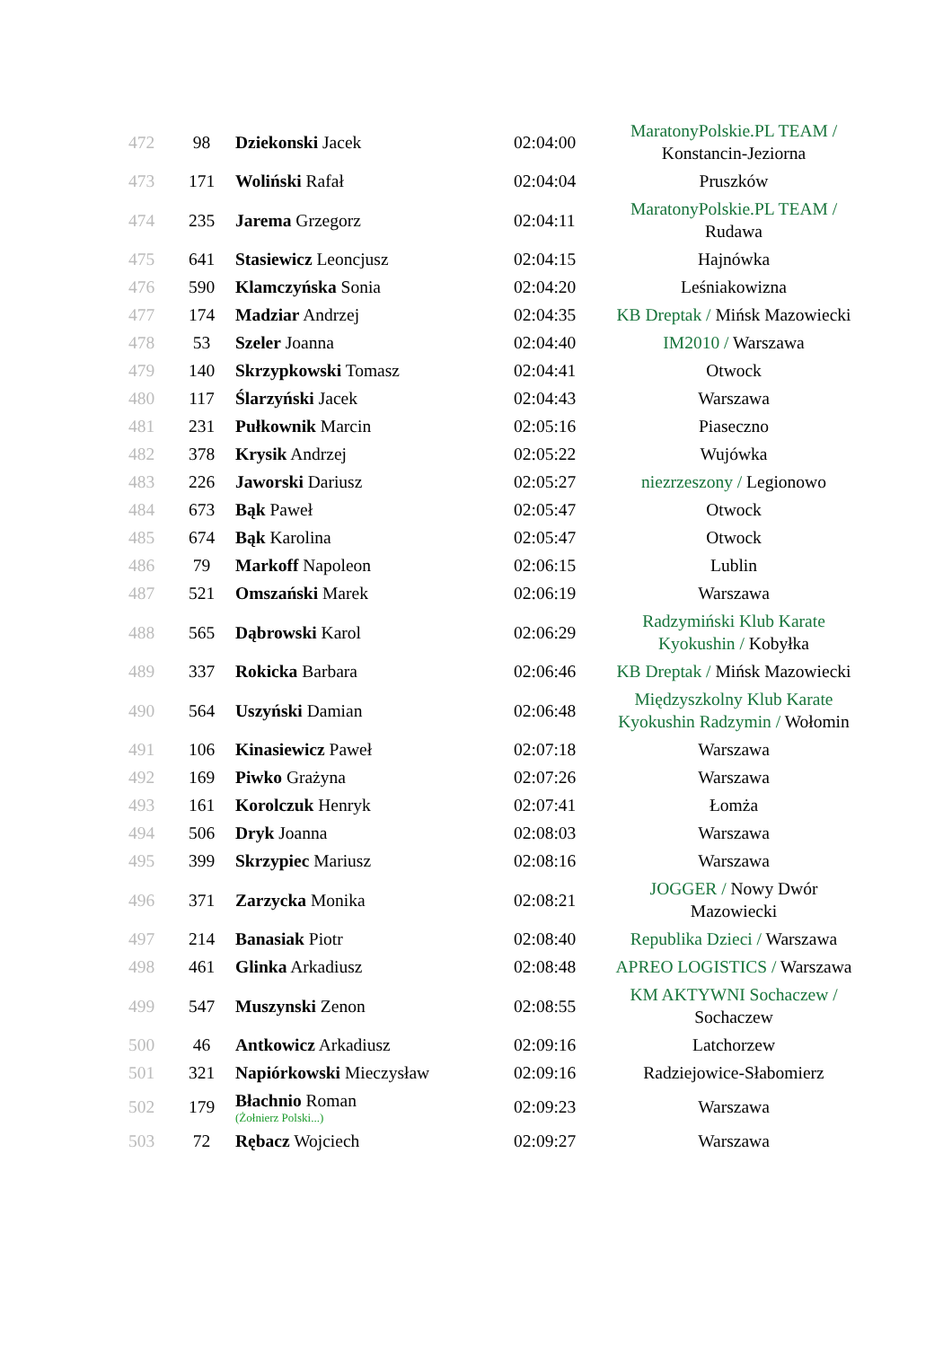| 472 | 98 | Dziekonski Jacek | 02:04:00 | MaratonyPolskie.PL TEAM / Konstancin-Jeziorna |
| 473 | 171 | Woliński Rafał | 02:04:04 | Pruszków |
| 474 | 235 | Jarema Grzegorz | 02:04:11 | MaratonyPolskie.PL TEAM / Rudawa |
| 475 | 641 | Stasiewicz Leoncjusz | 02:04:15 | Hajnówka |
| 476 | 590 | Klamczyńska Sonia | 02:04:20 | Leśniakowizna |
| 477 | 174 | Madziar Andrzej | 02:04:35 | KB Dreptak / Mińsk Mazowiecki |
| 478 | 53 | Szeler Joanna | 02:04:40 | IM2010 / Warszawa |
| 479 | 140 | Skrzypkowski Tomasz | 02:04:41 | Otwock |
| 480 | 117 | Ślarzyński Jacek | 02:04:43 | Warszawa |
| 481 | 231 | Pułkownik Marcin | 02:05:16 | Piaseczno |
| 482 | 378 | Krysik Andrzej | 02:05:22 | Wujówka |
| 483 | 226 | Jaworski Dariusz | 02:05:27 | niezrzeszony / Legionowo |
| 484 | 673 | Bąk Paweł | 02:05:47 | Otwock |
| 485 | 674 | Bąk Karolina | 02:05:47 | Otwock |
| 486 | 79 | Markoff Napoleon | 02:06:15 | Lublin |
| 487 | 521 | Omszański Marek | 02:06:19 | Warszawa |
| 488 | 565 | Dąbrowski Karol | 02:06:29 | Radzymiński Klub Karate Kyokushin / Kobyłka |
| 489 | 337 | Rokicka Barbara | 02:06:46 | KB Dreptak / Mińsk Mazowiecki |
| 490 | 564 | Uszyński Damian | 02:06:48 | Międzyszkolny Klub Karate Kyokushin Radzymin / Wołomin |
| 491 | 106 | Kinasiewicz Paweł | 02:07:18 | Warszawa |
| 492 | 169 | Piwko Grażyna | 02:07:26 | Warszawa |
| 493 | 161 | Korolczuk Henryk | 02:07:41 | Łomża |
| 494 | 506 | Dryk Joanna | 02:08:03 | Warszawa |
| 495 | 399 | Skrzypiec Mariusz | 02:08:16 | Warszawa |
| 496 | 371 | Zarzycka Monika | 02:08:21 | JOGGER / Nowy Dwór Mazowiecki |
| 497 | 214 | Banasiak Piotr | 02:08:40 | Republika Dzieci / Warszawa |
| 498 | 461 | Glinka Arkadiusz | 02:08:48 | APREO LOGISTICS / Warszawa |
| 499 | 547 | Muszynski Zenon | 02:08:55 | KM AKTYWNI Sochaczew / Sochaczew |
| 500 | 46 | Antkowicz Arkadiusz | 02:09:16 | Latchorzew |
| 501 | 321 | Napiórkowski Mieczysław | 02:09:16 | Radziejowice-Słabomierz |
| 502 | 179 | Błachnio Roman (Żołnierz Polski...) | 02:09:23 | Warszawa |
| 503 | 72 | Rębacz Wojciech | 02:09:27 | Warszawa |